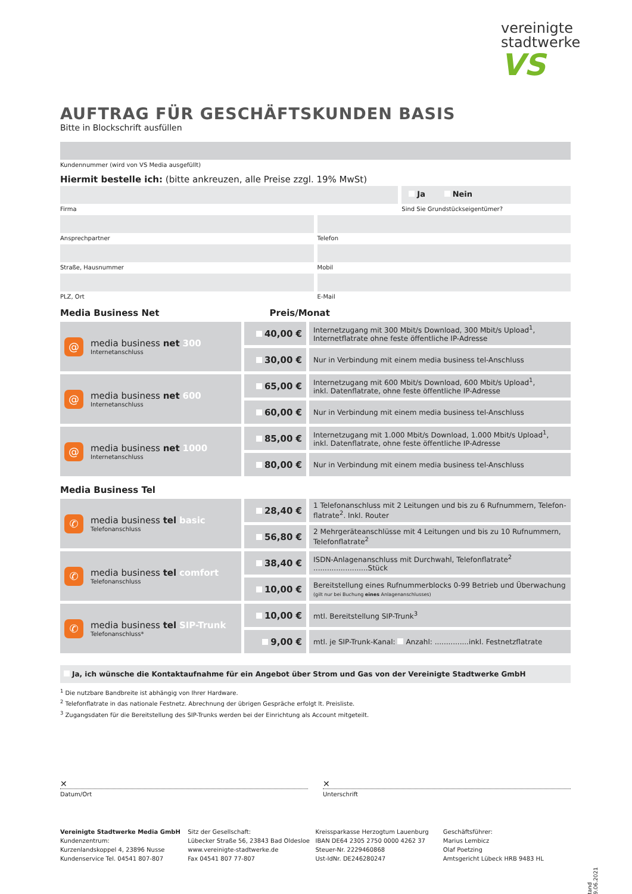vereinigte
stadtwerke
VS
AUFTRAG FÜR GESCHÄFTSKUNDEN BASIS
Bitte in Blockschrift ausfüllen
Kundennummer (wird von VS Media ausgefüllt)
Hiermit bestelle ich: (bitte ankreuzen, alle Preise zzgl. 19% MwSt)
Firma
Ja Nein
Sind Sie Grundstückseigentümer?
Ansprechpartner Telefon
Straße, Hausnummer Mobil
PLZ, Ort E-Mail
Media Business Net Preis/Monat
| @ media business net 300 Internetanschluss | 40,00 € | Internetzugang mit 300 Mbit/s Download, 300 Mbit/s Upload<sup>1</sup>, Internetflatrate ohne feste öffentliche IP-Adresse |
| | 30,00 € | Nur in Verbindung mit einem media business tel-Anschluss |
| @ media business net 600 Internetanschluss | 65,00 € | Internetzugang mit 600 Mbit/s Download, 600 Mbit/s Upload<sup>1</sup>, inkl. Datenflatrate, ohne feste öffentliche IP-Adresse |
| | 60,00 € | Nur in Verbindung mit einem media business tel-Anschluss |
| @ media business net 1000 Internetanschluss | 85,00 € | Internetzugang mit 1.000 Mbit/s Download, 1.000 Mbit/s Upload<sup>1</sup>, inkl. Datenflatrate, ohne feste öffentliche IP-Adresse |
| | 80,00 € | Nur in Verbindung mit einem media business tel-Anschluss |
Media Business Tel
| ✆ media business tel basic Telefonanschluss | 28,40 € | 1 Telefonanschluss mit 2 Leitungen und bis zu 6 Rufnummern, Telefon- flatrate<sup>2</sup>. Inkl. Router |
| | 56,80 € | 2 Mehrgeräteanschlüsse mit 4 Leitungen und bis zu 10 Rufnummern, Telefonflatrate<sup>2</sup> |
| ✆ media business tel comfort Telefonanschluss | 38,40 € | ISDN-Anlagenanschluss mit Durchwahl, Telefonflatrate<sup>2</sup> ........................Stück |
| | 10,00 € | Bereitstellung eines Rufnummerblocks 0-99 Betrieb und Überwachung (gilt nur bei Buchung eines Anlagenanschlusses) |
| ✆ media business tel SIP-Trunk Telefonanschluss* | 10,00 € | mtl. Bereitstellung SIP-Trunk<sup>3</sup> |
| | 9,00 € | mtl. je SIP-Trunk-Kanal: Anzahl: ...............inkl. Festnetzflatrate |
Ja, ich wünsche die Kontaktaufnahme für ein Angebot über Strom und Gas von der Vereinigte Stadtwerke GmbH
<sup>1</sup> Die nutzbare Bandbreite ist abhängig von Ihrer Hardware.
<sup>2</sup> Telefonflatrate in das nationale Festnetz. Abrechnung der übrigen Gespräche erfolgt lt. Preisliste.
<sup>3</sup> Zugangsdaten für die Bereitstellung des SIP-Trunks werden bei der Einrichtung als Account mitgeteilt.
✕
Datum/Ort
✕
Unterschrift
Vereinigte Stadtwerke Media GmbH
Kundenzentrum:
Kurzenlandskoppel 4, 23896 Nusse
Kundenservice Tel. 04541 807-807
Sitz der Gesellschaft:
Lübecker Straße 56, 23843 Bad Oldesloe
www.vereinigte-stadtwerke.de
Fax 04541 807 77-807
Kreissparkasse Herzogtum Lauenburg
IBAN DE64 2305 2750 0000 4262 37
Steuer-Nr. 2229460868
Ust-IdNr. DE246280247
Geschäftsführer:
Marius Lembicz
Olaf Poetzing
Amtsgericht Lübeck HRB 9483 HL
Stand 09.06.2021